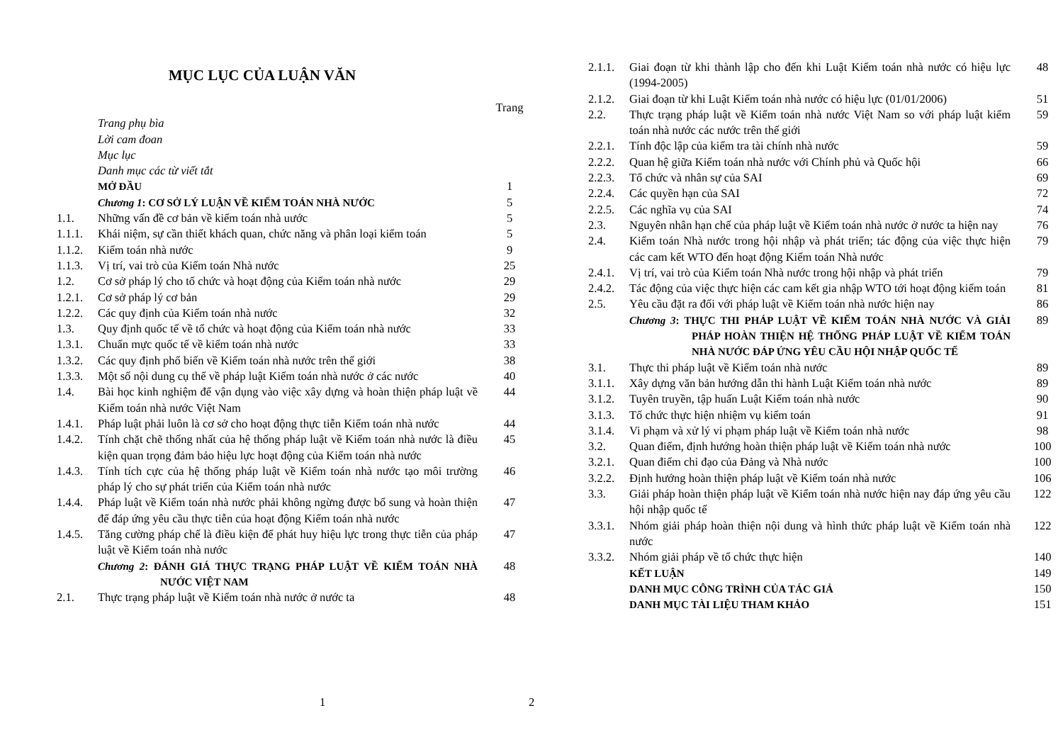MỤC LỤC CỦA LUẬN VĂN
| | | Trang |
| | Trang phụ bìa | |
| | Lời cam đoan | |
| | Mục lục | |
| | Danh mục các từ viết tắt | |
| | MỞ ĐẦU | 1 |
| | Chương 1 : CƠ SỞ LÝ LUẬN VỀ KIỂM TOÁN NHÀ NƯỚC | 5 |
| 1.1. | Những vấn đề cơ bản về kiểm toán nhà uước | 5 |
| 1.1.1. | Khái niệm, sự cần thiết khách quan, chức năng và phân loại kiểm toán | 5 |
| 1.1.2. | Kiểm toán nhà nước | 9 |
| 1.1.3. | Vị trí, vai trò của Kiểm toán Nhà nước | 25 |
| 1.2. | Cơ sở pháp lý cho tổ chức và hoạt động của Kiểm toán nhà nước | 29 |
| 1.2.1. | Cơ sở pháp lý cơ bản | 29 |
| 1.2.2. | Các quy định của Kiểm toán nhà nước | 32 |
| 1.3. | Quy định quốc tế về tổ chức và hoạt động của Kiểm toán nhà nước | 33 |
| 1.3.1. | Chuẩn mực quốc tế về kiểm toán nhà nước | 33 |
| 1.3.2. | Các quy định phổ biến về Kiểm toán nhà nước trên thế giới | 38 |
| 1.3.3. | Một số nội dung cụ thể về pháp luật Kiểm toán nhà nước ở các nước | 40 |
| 1.4. | Bài học kinh nghiệm để vận dụng vào việc xây dựng và hoàn thiện pháp luật về Kiểm toán nhà nước Việt Nam | 44 |
| 1.4.1. | Pháp luật phải luôn là cơ sở cho hoạt động thực tiễn Kiểm toán nhà nước | 44 |
| 1.4.2. | Tính chặt chẽ thống nhất của hệ thống pháp luật về Kiểm toán nhà nước là điều kiện quan trọng đảm bảo hiệu lực hoạt động của Kiểm toán nhà nước | 45 |
| 1.4.3. | Tính tích cực của hệ thống pháp luật về Kiểm toán nhà nước tạo môi trường pháp lý cho sự phát triển của Kiểm toán nhà nước | 46 |
| 1.4.4. | Pháp luật về Kiểm toán nhà nước phải không ngừng được bổ sung và hoàn thiện để đáp ứng yêu cầu thực tiễn của hoạt động Kiểm toán nhà nước | 47 |
| 1.4.5. | Tăng cường pháp chế là điều kiện để phát huy hiệu lực trong thực tiễn của pháp luật về Kiểm toán nhà nước | 47 |
| | Chương 2 : ĐÁNH GIÁ THỰC TRẠNG PHÁP LUẬT VỀ KIỂM TOÁN NHÀ NƯỚC VIỆT NAM | 48 |
| 2.1. | Thực trạng pháp luật về Kiểm toán nhà nước ở nước ta | 48 |
1
| 2.1.1. | Giai đoạn từ khi thành lập cho đến khi Luật Kiểm toán nhà nước có hiệu lực (1994-2005) | 48 |
| 2.1.2. | Giai đoạn từ khi Luật Kiểm toán nhà nước có hiệu lực (01/01/2006) | 51 |
| 2.2. | Thực trạng pháp luật về Kiểm toán nhà nước Việt Nam so với pháp luật kiểm toán nhà nước các nước trên thế giới | 59 |
| 2.2.1. | Tính độc lập của kiểm tra tài chính nhà nước | 59 |
| 2.2.2. | Quan hệ giữa Kiểm toán nhà nước với Chính phủ và Quốc hội | 66 |
| 2.2.3. | Tổ chức và nhân sự của SAI | 69 |
| 2.2.4. | Các quyền hạn của SAI | 72 |
| 2.2.5. | Các nghĩa vụ của SAI | 74 |
| 2.3. | Nguyên nhân hạn chế của pháp luật về Kiểm toán nhà nước ở nước ta hiện nay | 76 |
| 2.4. | Kiểm toán Nhà nước trong hội nhập và phát triển; tác động của việc thực hiện các cam kết WTO đến hoạt động Kiểm toán Nhà nước | 79 |
| 2.4.1. | Vị trí, vai trò của Kiểm toán Nhà nước trong hội nhập và phát triển | 79 |
| 2.4.2. | Tác động của việc thực hiện các cam kết gia nhập WTO tới hoạt động kiểm toán | 81 |
| 2.5. | Yêu cầu đặt ra đối với pháp luật về Kiểm toán nhà nước hiện nay | 86 |
| | Chương 3 : THỰC THI PHÁP LUẬT VỀ KIỂM TOÁN NHÀ NƯỚC VÀ GIẢI PHÁP HOÀN THIỆN HỆ THỐNG PHÁP LUẬT VỀ KIỂM TOÁN NHÀ NƯỚC ĐÁP ỨNG YÊU CẦU HỘI NHẬP QUỐC TẾ | 89 |
| 3.1. | Thực thi pháp luật về Kiểm toán nhà nước | 89 |
| 3.1.1. | Xây dựng văn bản hướng dẫn thi hành Luật Kiểm toán nhà nước | 89 |
| 3.1.2. | Tuyên truyền, tập huấn Luật Kiểm toán nhà nước | 90 |
| 3.1.3. | Tổ chức thực hiện nhiệm vụ kiểm toán | 91 |
| 3.1.4. | Vi phạm và xử lý vi phạm pháp luật về Kiểm toán nhà nước | 98 |
| 3.2. | Quan điểm, định hướng hoàn thiện pháp luật về Kiểm toán nhà nước | 100 |
| 3.2.1. | Quan điểm chỉ đạo của Đảng và Nhà nước | 100 |
| 3.2.2. | Định hướng hoàn thiện pháp luật về Kiểm toán nhà nước | 106 |
| 3.3. | Giải pháp hoàn thiện pháp luật về Kiểm toán nhà nước hiện nay đáp ứng yêu cầu hội nhập quốc tế | 122 |
| 3.3.1. | Nhóm giải pháp hoàn thiện nội dung và hình thức pháp luật về Kiểm toán nhà nước | 122 |
| 3.3.2. | Nhóm giải pháp về tổ chức thực hiện | 140 |
| | KẾT LUẬN | 149 |
| | DANH MỤC CÔNG TRÌNH CỦA TÁC GIẢ | 150 |
| | DANH MỤC TÀI LIỆU THAM KHẢO | 151 |
2